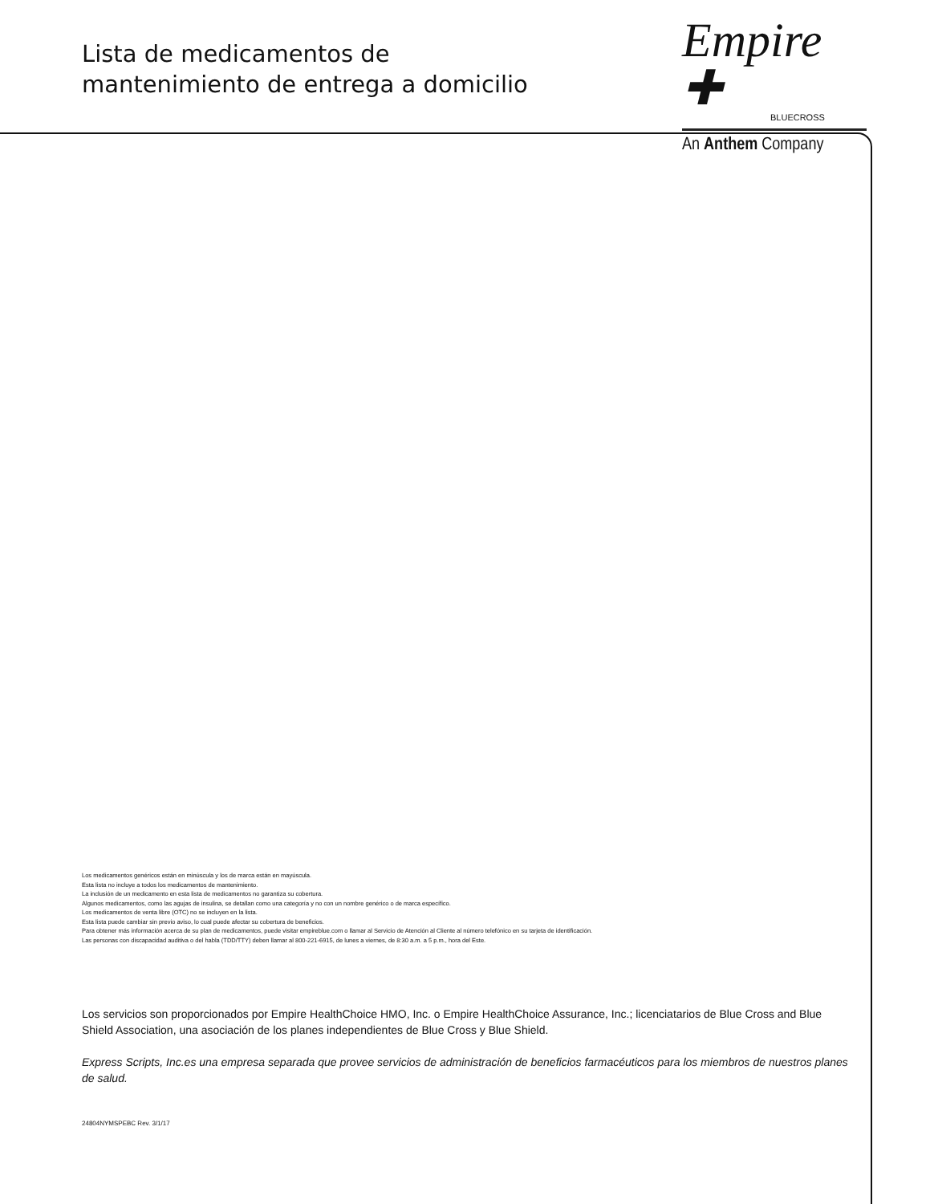Lista de medicamentos de
mantenimiento de entrega a domicilio
Empire ✚
BLUECROSS
An Anthem Company
Los medicamentos genéricos están en minúscula y los de marca están en mayúscula.
Esta lista no incluye a todos los medicamentos de mantenimiento.
La inclusión de un medicamento en esta lista de medicamentos no garantiza su cobertura.
Algunos medicamentos, como las agujas de insulina, se detallan como una categoría y no con un nombre genérico o de marca específico.
Los medicamentos de venta libre (OTC) no se incluyen en la lista.
Esta lista puede cambiar sin previo aviso, lo cual puede afectar su cobertura de beneficios.
Para obtener más información acerca de su plan de medicamentos, puede visitar empireblue.com o llamar al Servicio de Atención al Cliente al número telefónico en su tarjeta de identificación.
Las personas con discapacidad auditiva o del habla (TDD/TTY) deben llamar al 800-221-6915, de lunes a viernes, de 8:30 a.m. a 5 p.m., hora del Este.
Los servicios son proporcionados por Empire HealthChoice HMO, Inc. o Empire HealthChoice Assurance, Inc.; licenciatarios de Blue Cross and Blue Shield Association, una asociación de los planes independientes de Blue Cross y Blue Shield.
Express Scripts, Inc.es una empresa separada que provee servicios de administración de beneficios farmacéuticos para los miembros de nuestros planes de salud.
24804NYMSPEBC Rev. 3/1/17